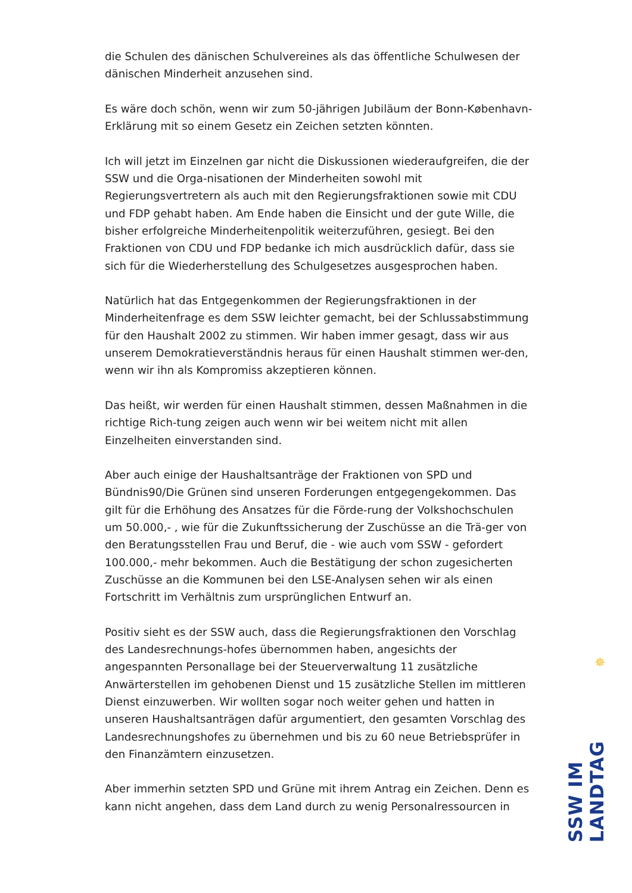die Schulen des dänischen Schulvereines als das öffentliche Schulwesen der dänischen Minderheit anzusehen sind.
Es wäre doch schön, wenn wir zum 50-jährigen Jubiläum der Bonn-København-Erklärung mit so einem Gesetz ein Zeichen setzten könnten.
Ich will jetzt im Einzelnen gar nicht die Diskussionen wiederaufgreifen, die der SSW und die Orga-nisationen der Minderheiten sowohl mit Regierungsvertretern als auch mit den Regierungsfraktionen sowie mit CDU und FDP gehabt haben. Am Ende haben die Einsicht und der gute Wille, die bisher erfolgreiche Minderheitenpolitik weiterzuführen, gesiegt. Bei den Fraktionen von CDU und FDP bedanke ich mich ausdrücklich dafür, dass sie sich für die Wiederherstellung des Schulgesetzes ausgesprochen haben.
Natürlich hat das Entgegenkommen der Regierungsfraktionen in der Minderheitenfrage es dem SSW leichter gemacht, bei der Schlussabstimmung für den Haushalt 2002 zu stimmen. Wir haben immer gesagt, dass wir aus unserem Demokratieverständnis heraus für einen Haushalt stimmen wer-den, wenn wir ihn als Kompromiss akzeptieren können.
Das heißt, wir werden für einen Haushalt stimmen, dessen Maßnahmen in die richtige Rich-tung zeigen auch wenn wir bei weitem nicht mit allen Einzelheiten einverstanden sind.
Aber auch einige der Haushaltsanträge der Fraktionen von SPD und Bündnis90/Die Grünen sind unseren Forderungen entgegengekommen. Das gilt für die Erhöhung des Ansatzes für die Förde-rung der Volkshochschulen um 50.000,- , wie für die Zukunftssicherung der Zuschüsse an die Trä-ger von den Beratungsstellen Frau und Beruf, die - wie auch vom SSW - gefordert 100.000,- mehr bekommen. Auch die Bestätigung der schon zugesicherten Zuschüsse an die Kommunen bei den LSE-Analysen sehen wir als einen Fortschritt im Verhältnis zum ursprünglichen Entwurf an.
Positiv sieht es der SSW auch, dass die Regierungsfraktionen den Vorschlag des Landesrechnungs-hofes übernommen haben, angesichts der angespannten Personallage bei der Steuerverwaltung 11 zusätzliche Anwärterstellen im gehobenen Dienst und 15 zusätzliche Stellen im mittleren Dienst einzuwerben. Wir wollten sogar noch weiter gehen und hatten in unseren Haushaltsanträgen dafür argumentiert, den gesamten Vorschlag des Landesrechnungshofes zu übernehmen und bis zu 60 neue Betriebsprüfer in den Finanzämtern einzusetzen.
Aber immerhin setzten SPD und Grüne mit ihrem Antrag ein Zeichen. Denn es kann nicht angehen, dass dem Land durch zu wenig Personalressourcen in
✵
SSW IM LANDTAG